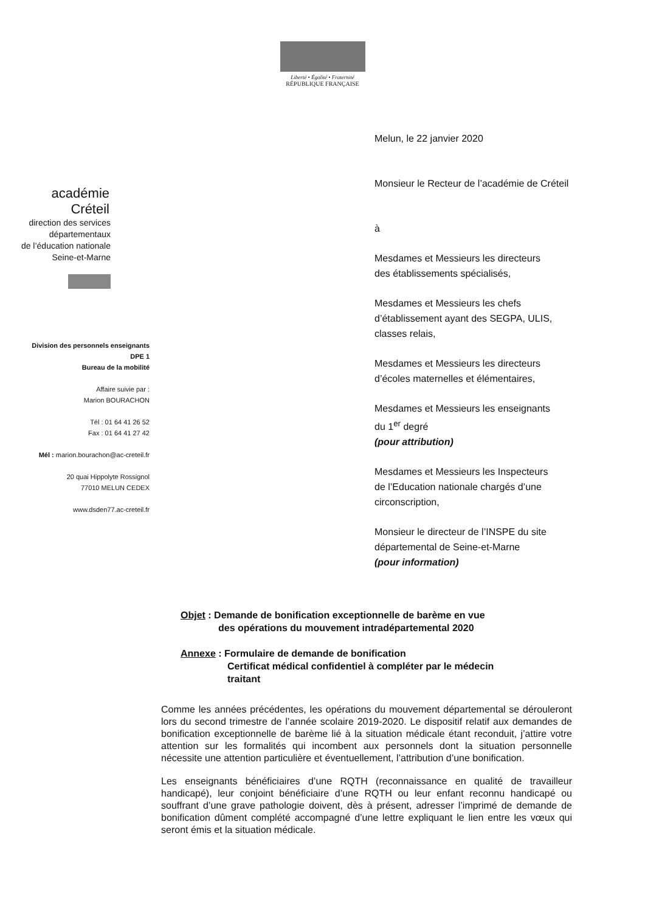Liberté • Égalité • Fraternité
RÉPUBLIQUE FRANÇAISE
académie
Créteil
direction des services
départementaux
de l’éducation nationale
Seine-et-Marne
Division des personnels enseignants
DPE 1
Bureau de la mobilité
Affaire suivie par :
Marion BOURACHON
Tél : 01 64 41 26 52
Fax : 01 64 41 27 42
Mél : marion.bourachon@ac-creteil.fr
20 quai Hippolyte Rossignol
77010 MELUN CEDEX
www.dsden77.ac-creteil.fr
Melun, le 22 janvier 2020
Monsieur le Recteur de l’académie de Créteil
à
Mesdames et Messieurs les directeurs
des établissements spécialisés,
Mesdames et Messieurs les chefs
d’établissement ayant des SEGPA, ULIS,
classes relais,
Mesdames et Messieurs les directeurs
d’écoles maternelles et élémentaires,
Mesdames et Messieurs les enseignants
du 1<sup>er</sup> degré
(pour attribution)
Mesdames et Messieurs les Inspecteurs
de l’Education nationale chargés d’une
circonscription,
Monsieur le directeur de l’INSPE du site
départemental de Seine-et-Marne
(pour information)
Objet : Demande de bonification exceptionnelle de barème en vue
des opérations du mouvement intradépartemental 2020
Annexe : Formulaire de demande de bonification
Certificat médical confidentiel à compléter par le médecin
traitant
Comme les années précédentes, les opérations du mouvement départemental se dérouleront lors du second trimestre de l’année scolaire 2019-2020. Le dispositif relatif aux demandes de bonification exceptionnelle de barème lié à la situation médicale étant reconduit, j’attire votre attention sur les formalités qui incombent aux personnels dont la situation personnelle nécessite une attention particulière et éventuellement, l’attribution d’une bonification.
Les enseignants bénéficiaires d’une RQTH (reconnaissance en qualité de travailleur handicapé), leur conjoint bénéficiaire d’une RQTH ou leur enfant reconnu handicapé ou souffrant d’une grave pathologie doivent, dès à présent, adresser l’imprimé de demande de bonification dûment complété accompagné d’une lettre expliquant le lien entre les vœux qui seront émis et la situation médicale.